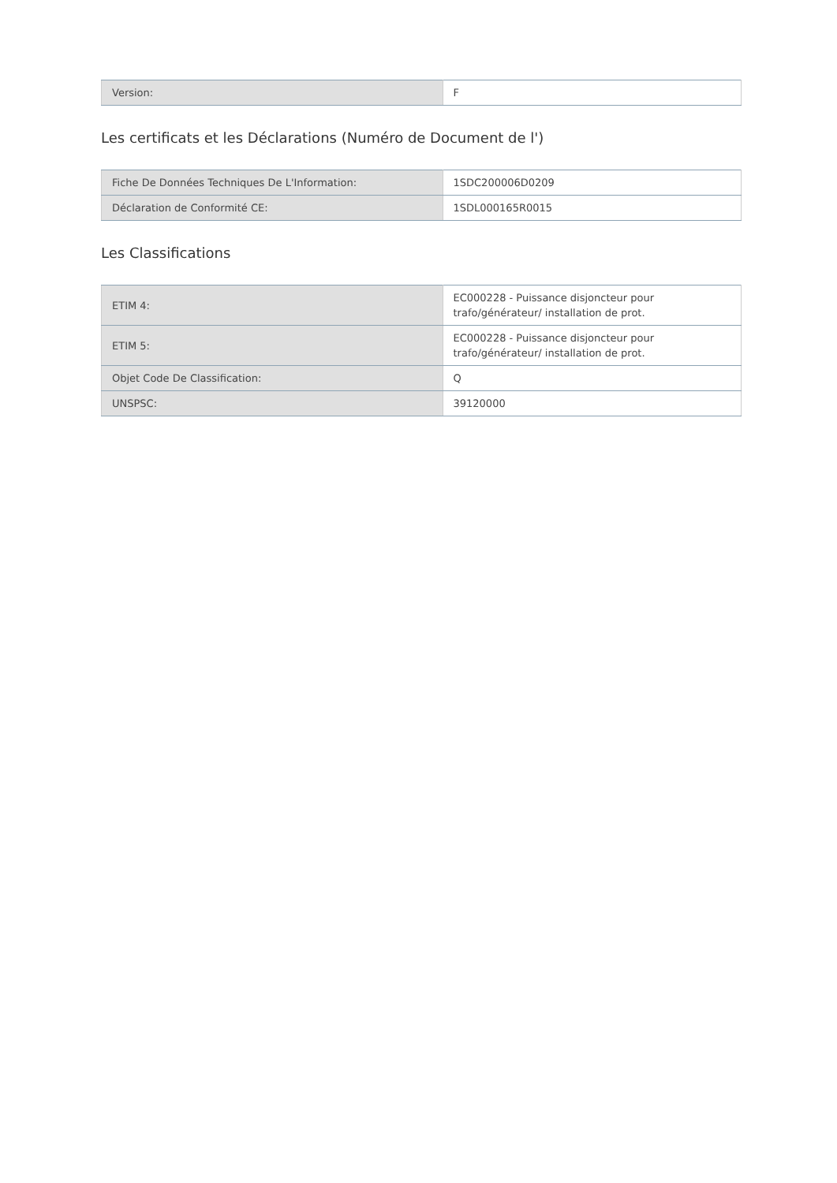| Version: | F |
Les certificats et les Déclarations (Numéro de Document de l')
| Fiche De Données Techniques De L'Information: | 1SDC200006D0209 |
| Déclaration de Conformité CE: | 1SDL000165R0015 |
Les Classifications
| ETIM 4: | EC000228 - Puissance disjoncteur pour trafo/générateur/ installation de prot. |
| ETIM 5: | EC000228 - Puissance disjoncteur pour trafo/générateur/ installation de prot. |
| Objet Code De Classification: | Q |
| UNSPSC: | 39120000 |